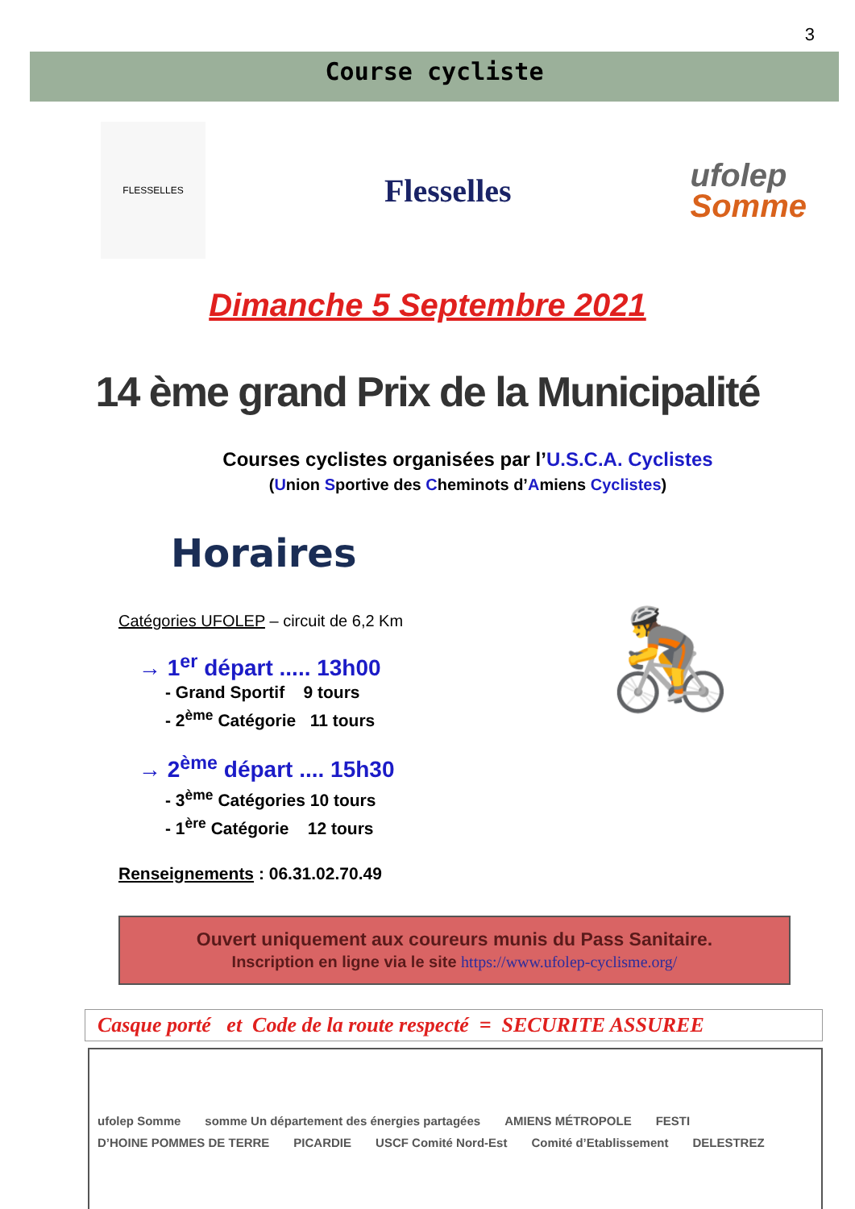3
Course cycliste
FLESSELLES
Flesselles
ufolep
Somme
Dimanche 5 Septembre 2021
14 ème grand Prix de la Municipalité
Courses cyclistes organisées par l’U.S.C.A. Cyclistes
(Union Sportive des Cheminots d’Amiens Cyclistes)
Horaires
Catégories UFOLEP – circuit de 6,2 Km
→ 1<sup>er</sup> départ ..... 13h00
- Grand Sportif 9 tours
- 2<sup>ème</sup> Catégorie 11 tours
→ 2<sup>ème</sup> départ .... 15h30
- 3<sup>ème</sup> Catégories 10 tours
- 1<sup>ère</sup> Catégorie 12 tours
🚴
Renseignements : 06.31.02.70.49
Ouvert uniquement aux coureurs munis du Pass Sanitaire.
Inscription en ligne via le site https://www.ufolep-cyclisme.org/
Casque porté et Code de la route respecté = SECURITE ASSUREE
ufolep Somme somme Un département des énergies partagées AMIENS MÉTROPOLE FESTI D’HOINE POMMES DE TERRE PICARDIE USCF Comité Nord-Est Comité d’Etablissement DELESTREZ